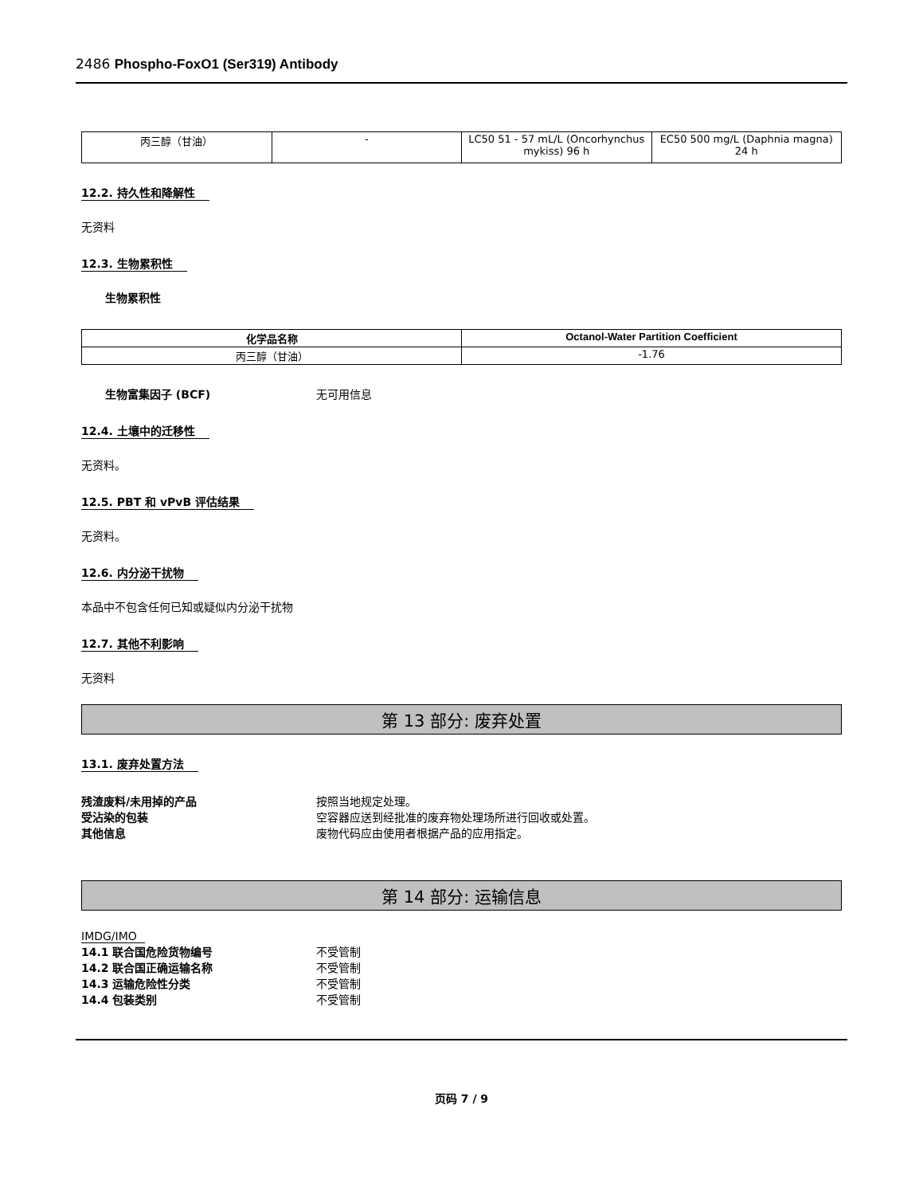2486 Phospho-FoxO1 (Ser319) Antibody
| 丙三醇（甘油） | - | LC50 51 - 57 mL/L (Oncorhynchus mykiss) 96 h | EC50 500 mg/L (Daphnia magna) 24 h |
12.2. 持久性和降解性
无资料
12.3. 生物累积性
生物累积性
| 化学品名称 | Octanol-Water Partition Coefficient |
| --- | --- |
| 丙三醇（甘油） | -1.76 |
生物富集因子 (BCF) 无可用信息
12.4. 土壤中的迁移性
无资料。
12.5. PBT 和 vPvB 评估结果
无资料。
12.6. 内分泌干扰物
本品中不包含任何已知或疑似内分泌干扰物
12.7. 其他不利影响
无资料
第 13 部分: 废弃处置
13.1. 废弃处置方法
残渣废料/未用掉的产品 按照当地规定处理。
受沾染的包装 空容器应送到经批准的废弃物处理场所进行回收或处置。
其他信息 废物代码应由使用者根据产品的应用指定。
第 14 部分: 运输信息
IMDG/IMO
14.1 联合国危险货物编号 不受管制
14.2 联合国正确运输名称 不受管制
14.3 运输危险性分类 不受管制
14.4 包装类别 不受管制
页码 7 / 9